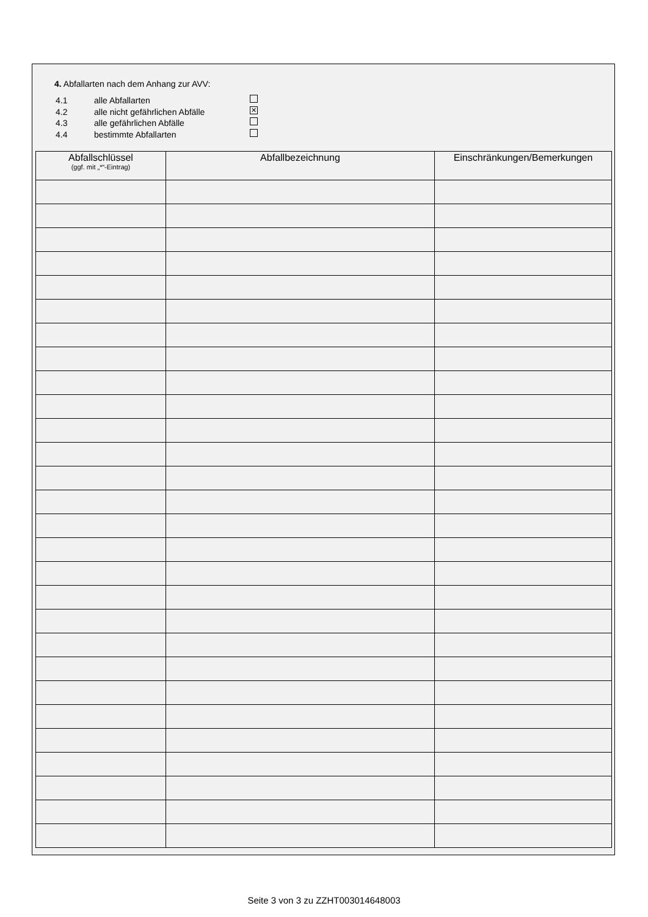4. Abfallarten nach dem Anhang zur AVV:
4.1 alle Abfallarten
4.2 alle nicht gefährlichen Abfälle ✕
4.3 alle gefährlichen Abfälle
4.4 bestimmte Abfallarten
| Abfallschlüssel (ggf. mit „*“-Eintrag) | Abfallbezeichnung | Einschränkungen/Bemerkungen |
| --- | --- | --- |
Seite 3 von 3 zu ZZHT003014648003